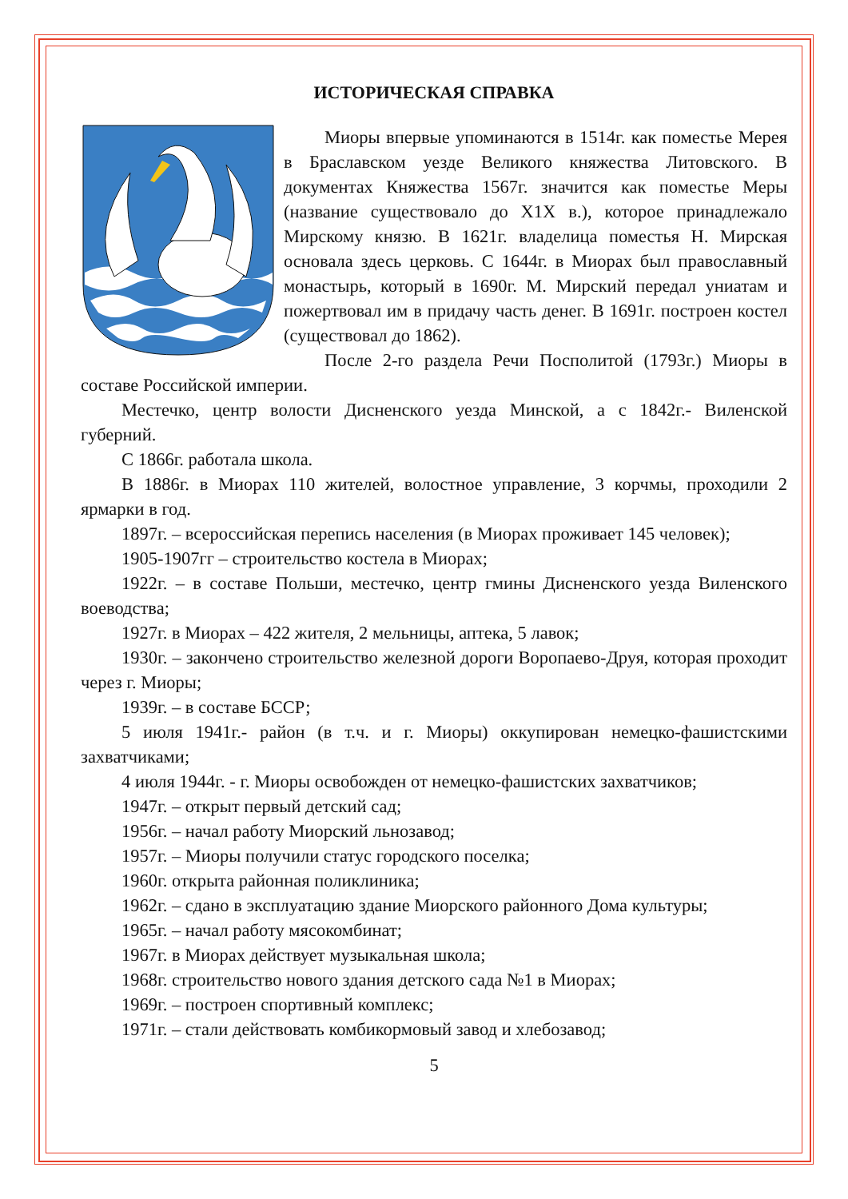ИСТОРИЧЕСКАЯ СПРАВКА
Миоры впервые упоминаются в 1514г. как поместье Мерея в Браславском уезде Великого княжества Литовского. В документах Княжества 1567г. значится как поместье Меры (название существовало до X1X в.), которое принадлежало Мирскому князю. В 1621г. владелица поместья Н. Мирская основала здесь церковь. С 1644г. в Миорах был православный монастырь, который в 1690г. М. Мирский передал униатам и пожертвовал им в придачу часть денег. В 1691г. построен костел (существовал до 1862).
После 2-го раздела Речи Посполитой (1793г.) Миоры в составе Российской империи.
Местечко, центр волости Дисненского уезда Минской, а с 1842г.- Виленской губерний.
С 1866г. работала школа.
В 1886г. в Миорах 110 жителей, волостное управление, 3 корчмы, проходили 2 ярмарки в год.
1897г. – всероссийская перепись населения (в Миорах проживает 145 человек);
1905-1907гг – строительство костела в Миорах;
1922г. – в составе Польши, местечко, центр гмины Дисненского уезда Виленского воеводства;
1927г. в Миорах – 422 жителя, 2 мельницы, аптека, 5 лавок;
1930г. – закончено строительство железной дороги Воропаево-Друя, которая проходит через г. Миоры;
1939г. – в составе БССР;
5 июля 1941г.- район (в т.ч. и г. Миоры) оккупирован немецко-фашистскими захватчиками;
4 июля 1944г. - г. Миоры освобожден от немецко-фашистских захватчиков;
1947г. – открыт первый детский сад;
1956г. – начал работу Миорский льнозавод;
1957г. – Миоры получили статус городского поселка;
1960г. открыта районная поликлиника;
1962г. – сдано в эксплуатацию здание Миорского районного Дома культуры;
1965г. – начал работу мясокомбинат;
1967г. в Миорах действует музыкальная школа;
1968г. строительство нового здания детского сада №1 в Миорах;
1969г. – построен спортивный комплекс;
1971г. – стали действовать комбикормовый завод и хлебозавод;
5